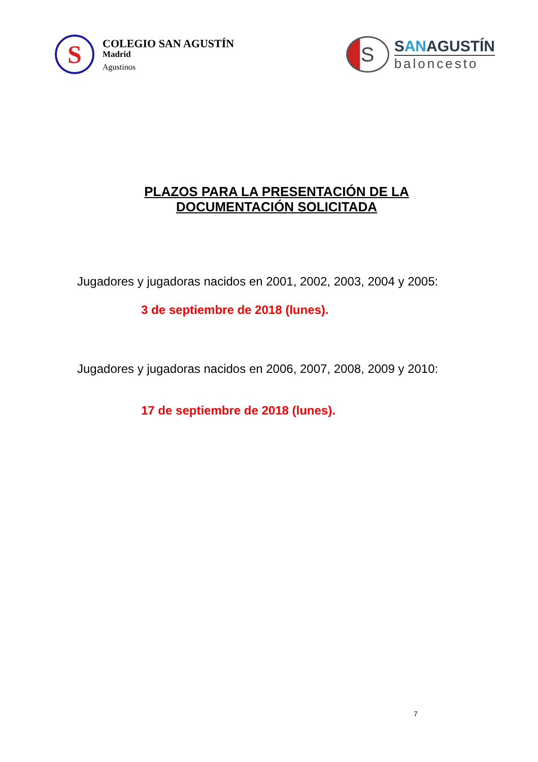S
COLEGIO SAN AGUSTÍN
Madrid
Agustinos
S
SANAGUSTÍN
baloncesto
PLAZOS PARA LA PRESENTACIÓN DE LA
DOCUMENTACIÓN SOLICITADA
Jugadores y jugadoras nacidos en 2001, 2002, 2003, 2004 y 2005:
3 de septiembre de 2018 (lunes).
Jugadores y jugadoras nacidos en 2006, 2007, 2008, 2009 y 2010:
17 de septiembre de 2018 (lunes).
7